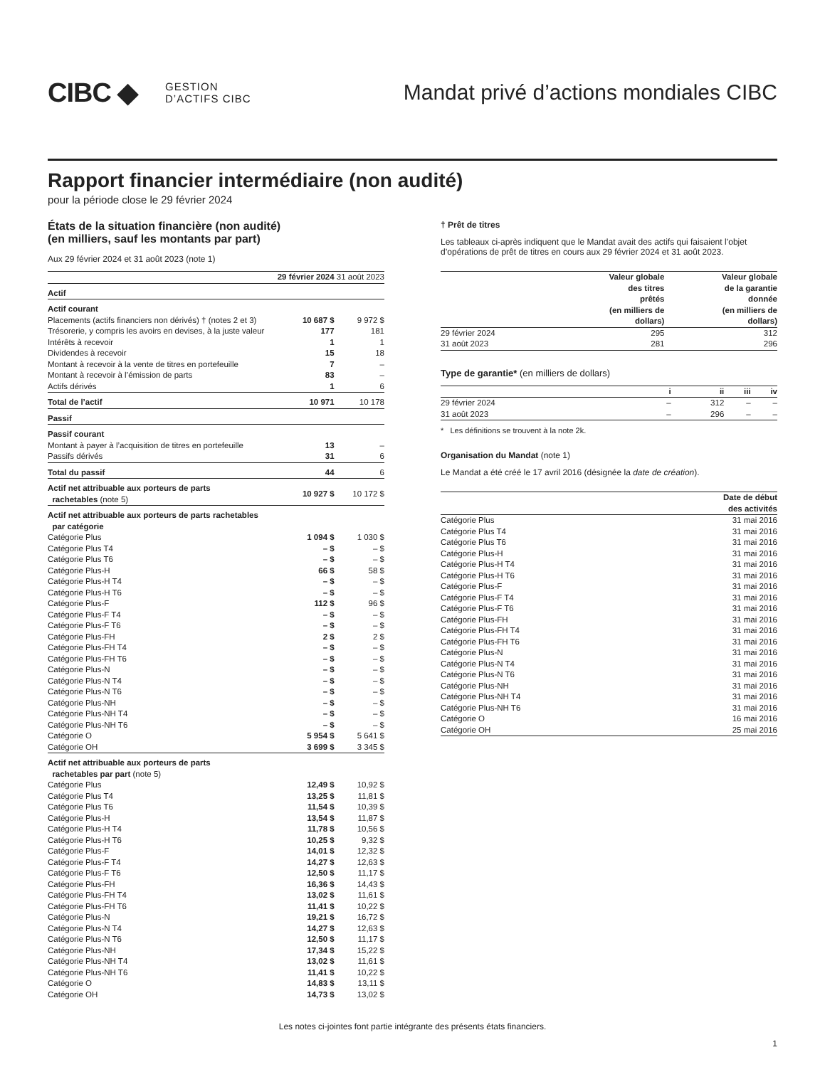CIBC ◆
GESTION
D’ACTIFS CIBC
Mandat privé d’actions mondiales CIBC
Rapport financier intermédiaire (non audité)
pour la période close le 29 février 2024
États de la situation financière (non audité)
(en milliers, sauf les montants par part)
Aux 29 février 2024 et 31 août 2023 (note 1)
| | 29 février 2024 | 31 août 2023 |
| --- | --- | --- |
| Actif | | |
| Actif courant | | |
| Placements (actifs financiers non dérivés) † (notes 2 et 3) | 10 687 $ | 9 972 $ |
| Trésorerie, y compris les avoirs en devises, à la juste valeur | 177 | 181 |
| Intérêts à recevoir | 1 | 1 |
| Dividendes à recevoir | 15 | 18 |
| Montant à recevoir à la vente de titres en portefeuille | 7 | – |
| Montant à recevoir à l’émission de parts | 83 | – |
| Actifs dérivés | 1 | 6 |
| Total de l’actif | 10 971 | 10 178 |
| Passif | | |
| Passif courant | | |
| Montant à payer à l’acquisition de titres en portefeuille | 13 | – |
| Passifs dérivés | 31 | 6 |
| Total du passif | 44 | 6 |
| Actif net attribuable aux porteurs de parts rachetables (note 5) | 10 927 $ | 10 172 $ |
| Actif net attribuable aux porteurs de parts rachetables par catégorie | | |
| Catégorie Plus | 1 094 $ | 1 030 $ |
| Catégorie Plus T4 | – $ | – $ |
| Catégorie Plus T6 | – $ | – $ |
| Catégorie Plus-H | 66 $ | 58 $ |
| Catégorie Plus-H T4 | – $ | – $ |
| Catégorie Plus-H T6 | – $ | – $ |
| Catégorie Plus-F | 112 $ | 96 $ |
| Catégorie Plus-F T4 | – $ | – $ |
| Catégorie Plus-F T6 | – $ | – $ |
| Catégorie Plus-FH | 2 $ | 2 $ |
| Catégorie Plus-FH T4 | – $ | – $ |
| Catégorie Plus-FH T6 | – $ | – $ |
| Catégorie Plus-N | – $ | – $ |
| Catégorie Plus-N T4 | – $ | – $ |
| Catégorie Plus-N T6 | – $ | – $ |
| Catégorie Plus-NH | – $ | – $ |
| Catégorie Plus-NH T4 | – $ | – $ |
| Catégorie Plus-NH T6 | – $ | – $ |
| Catégorie O | 5 954 $ | 5 641 $ |
| Catégorie OH | 3 699 $ | 3 345 $ |
| Actif net attribuable aux porteurs de parts rachetables par part (note 5) | | |
| Catégorie Plus | 12,49 $ | 10,92 $ |
| Catégorie Plus T4 | 13,25 $ | 11,81 $ |
| Catégorie Plus T6 | 11,54 $ | 10,39 $ |
| Catégorie Plus-H | 13,54 $ | 11,87 $ |
| Catégorie Plus-H T4 | 11,78 $ | 10,56 $ |
| Catégorie Plus-H T6 | 10,25 $ | 9,32 $ |
| Catégorie Plus-F | 14,01 $ | 12,32 $ |
| Catégorie Plus-F T4 | 14,27 $ | 12,63 $ |
| Catégorie Plus-F T6 | 12,50 $ | 11,17 $ |
| Catégorie Plus-FH | 16,36 $ | 14,43 $ |
| Catégorie Plus-FH T4 | 13,02 $ | 11,61 $ |
| Catégorie Plus-FH T6 | 11,41 $ | 10,22 $ |
| Catégorie Plus-N | 19,21 $ | 16,72 $ |
| Catégorie Plus-N T4 | 14,27 $ | 12,63 $ |
| Catégorie Plus-N T6 | 12,50 $ | 11,17 $ |
| Catégorie Plus-NH | 17,34 $ | 15,22 $ |
| Catégorie Plus-NH T4 | 13,02 $ | 11,61 $ |
| Catégorie Plus-NH T6 | 11,41 $ | 10,22 $ |
| Catégorie O | 14,83 $ | 13,11 $ |
| Catégorie OH | 14,73 $ | 13,02 $ |
† Prêt de titres
Les tableaux ci-après indiquent que le Mandat avait des actifs qui faisaient l’objet d’opérations de prêt de titres en cours aux 29 février 2024 et 31 août 2023.
| | Valeur globale des titres prêtés (en milliers de dollars) | Valeur globale de la garantie donnée (en milliers de dollars) |
| --- | --- | --- |
| 29 février 2024 | 295 | 312 |
| 31 août 2023 | 281 | 296 |
Type de garantie* (en milliers de dollars)
| | i | ii | iii | iv |
| --- | --- | --- | --- | --- |
| 29 février 2024 | – | 312 | – | – |
| 31 août 2023 | – | 296 | – | – |
* Les définitions se trouvent à la note 2k.
Organisation du Mandat (note 1)
Le Mandat a été créé le 17 avril 2016 (désignée la date de création).
| | Date de début des activités |
| --- | --- |
| Catégorie Plus | 31 mai 2016 |
| Catégorie Plus T4 | 31 mai 2016 |
| Catégorie Plus T6 | 31 mai 2016 |
| Catégorie Plus-H | 31 mai 2016 |
| Catégorie Plus-H T4 | 31 mai 2016 |
| Catégorie Plus-H T6 | 31 mai 2016 |
| Catégorie Plus-F | 31 mai 2016 |
| Catégorie Plus-F T4 | 31 mai 2016 |
| Catégorie Plus-F T6 | 31 mai 2016 |
| Catégorie Plus-FH | 31 mai 2016 |
| Catégorie Plus-FH T4 | 31 mai 2016 |
| Catégorie Plus-FH T6 | 31 mai 2016 |
| Catégorie Plus-N | 31 mai 2016 |
| Catégorie Plus-N T4 | 31 mai 2016 |
| Catégorie Plus-N T6 | 31 mai 2016 |
| Catégorie Plus-NH | 31 mai 2016 |
| Catégorie Plus-NH T4 | 31 mai 2016 |
| Catégorie Plus-NH T6 | 31 mai 2016 |
| Catégorie O | 16 mai 2016 |
| Catégorie OH | 25 mai 2016 |
Les notes ci-jointes font partie intégrante des présents états financiers.
1